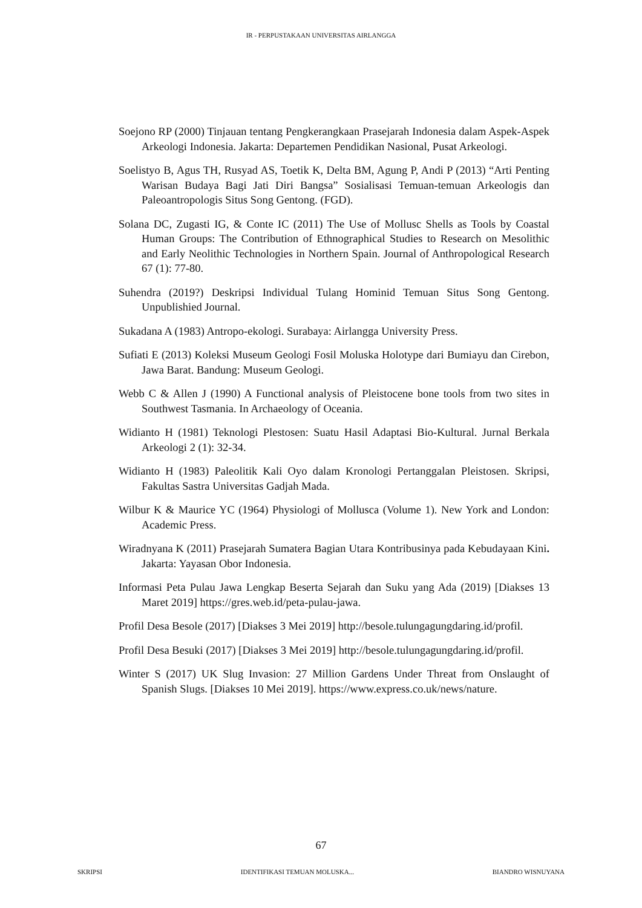IR - PERPUSTAKAAN UNIVERSITAS AIRLANGGA
Soejono RP (2000) Tinjauan tentang Pengkerangkaan Prasejarah Indonesia dalam Aspek-Aspek Arkeologi Indonesia. Jakarta: Departemen Pendidikan Nasional, Pusat Arkeologi.
Soelistyo B, Agus TH, Rusyad AS, Toetik K, Delta BM, Agung P, Andi P (2013) “Arti Penting Warisan Budaya Bagi Jati Diri Bangsa” Sosialisasi Temuan-temuan Arkeologis dan Paleoantropologis Situs Song Gentong. (FGD).
Solana DC, Zugasti IG, & Conte IC (2011) The Use of Mollusc Shells as Tools by Coastal Human Groups: The Contribution of Ethnographical Studies to Research on Mesolithic and Early Neolithic Technologies in Northern Spain. Journal of Anthropological Research 67 (1): 77-80.
Suhendra (2019?) Deskripsi Individual Tulang Hominid Temuan Situs Song Gentong. Unpublishied Journal.
Sukadana A (1983) Antropo-ekologi. Surabaya: Airlangga University Press.
Sufiati E (2013) Koleksi Museum Geologi Fosil Moluska Holotype dari Bumiayu dan Cirebon, Jawa Barat. Bandung: Museum Geologi.
Webb C & Allen J (1990) A Functional analysis of Pleistocene bone tools from two sites in Southwest Tasmania. In Archaeology of Oceania.
Widianto H (1981) Teknologi Plestosen: Suatu Hasil Adaptasi Bio-Kultural. Jurnal Berkala Arkeologi 2 (1): 32-34.
Widianto H (1983) Paleolitik Kali Oyo dalam Kronologi Pertanggalan Pleistosen. Skripsi, Fakultas Sastra Universitas Gadjah Mada.
Wilbur K & Maurice YC (1964) Physiologi of Mollusca (Volume 1). New York and London: Academic Press.
Wiradnyana K (2011) Prasejarah Sumatera Bagian Utara Kontribusinya pada Kebudayaan Kini. Jakarta: Yayasan Obor Indonesia.
Informasi Peta Pulau Jawa Lengkap Beserta Sejarah dan Suku yang Ada (2019) [Diakses 13 Maret 2019] https://gres.web.id/peta-pulau-jawa.
Profil Desa Besole (2017) [Diakses 3 Mei 2019] http://besole.tulungagungdaring.id/profil.
Profil Desa Besuki (2017) [Diakses 3 Mei 2019] http://besole.tulungagungdaring.id/profil.
Winter S (2017) UK Slug Invasion: 27 Million Gardens Under Threat from Onslaught of Spanish Slugs. [Diakses 10 Mei 2019]. https://www.express.co.uk/news/nature.
67
SKRIPSI IDENTIFIKASI TEMUAN MOLUSKA... BIANDRO WISNUYANA